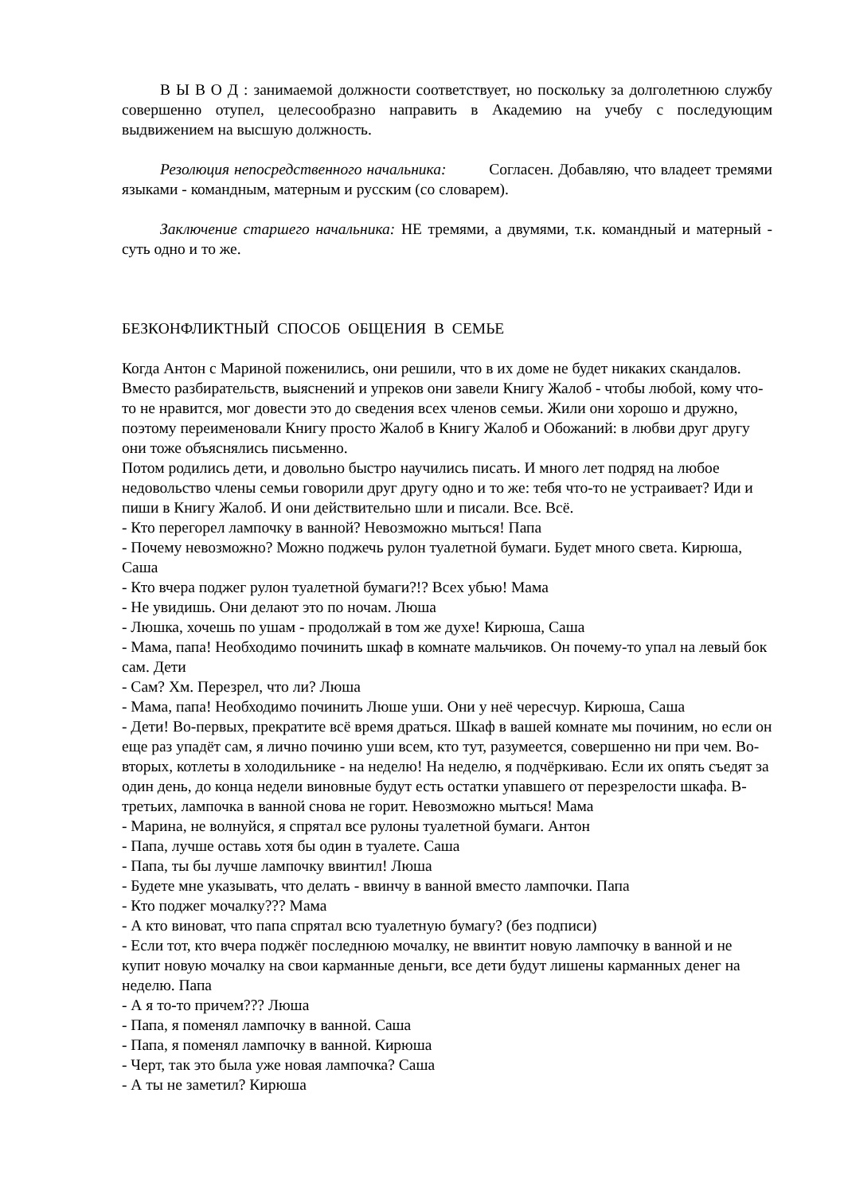В Ы В О Д : занимаемой должности соответствует, но поскольку за долголетнюю службу совершенно отупел, целесообразно направить в Академию на учебу с последующим выдвижением на высшую должность.
Резолюция непосредственного начальника: Согласен. Добавляю, что владеет тремями языками - командным, матерным и русским (со словарем).
Заключение старшего начальника: НЕ тремями, а двумями, т.к. командный и матерный - суть одно и то же.
БЕЗКОНФЛИКТНЫЙ СПОСОБ ОБЩЕНИЯ В СЕМЬЕ
Когда Антон с Мариной поженились, они решили, что в их доме не будет никаких скандалов. Вместо разбирательств, выяснений и упреков они завели Книгу Жалоб - чтобы любой, кому что-то не нравится, мог довести это до сведения всех членов семьи. Жили они хорошо и дружно, поэтому переименовали Книгу просто Жалоб в Книгу Жалоб и Обожаний: в любви друг другу они тоже объяснялись письменно.
Потом родились дети, и довольно быстро научились писать. И много лет подряд на любое недовольство члены семьи говорили друг другу одно и то же: тебя что-то не устраивает? Иди и пиши в Книгу Жалоб. И они действительно шли и писали. Все. Всё.
- Кто перегорел лампочку в ванной? Невозможно мыться! Папа
- Почему невозможно? Можно поджечь рулон туалетной бумаги. Будет много света. Кирюша, Саша
- Кто вчера поджег рулон туалетной бумаги?!? Всех убью! Мама
- Не увидишь. Они делают это по ночам. Люша
- Люшка, хочешь по ушам - продолжай в том же духе! Кирюша, Саша
- Мама, папа! Необходимо починить шкаф в комнате мальчиков. Он почему-то упал на левый бок сам. Дети
- Сам? Хм. Перезрел, что ли? Люша
- Мама, папа! Необходимо починить Люше уши. Они у неё чересчур. Кирюша, Саша
- Дети! Во-первых, прекратите всё время драться. Шкаф в вашей комнате мы починим, но если он еще раз упадёт сам, я лично починю уши всем, кто тут, разумеется, совершенно ни при чем. Во-вторых, котлеты в холодильнике - на неделю! На неделю, я подчёркиваю. Если их опять съедят за один день, до конца недели виновные будут есть остатки упавшего от перезрелости шкафа. В-третьих, лампочка в ванной снова не горит. Невозможно мыться! Мама
- Марина, не волнуйся, я спрятал все рулоны туалетной бумаги. Антон
- Папа, лучше оставь хотя бы один в туалете. Саша
- Папа, ты бы лучше лампочку ввинтил! Люша
- Будете мне указывать, что делать - ввинчу в ванной вместо лампочки. Папа
- Кто поджег мочалку??? Мама
- А кто виноват, что папа спрятал всю туалетную бумагу? (без подписи)
- Если тот, кто вчера поджёг последнюю мочалку, не ввинтит новую лампочку в ванной и не купит новую мочалку на свои карманные деньги, все дети будут лишены карманных денег на неделю. Папа
- А я то-то причем??? Люша
- Папа, я поменял лампочку в ванной. Саша
- Папа, я поменял лампочку в ванной. Кирюша
- Черт, так это была уже новая лампочка? Саша
- А ты не заметил? Кирюша